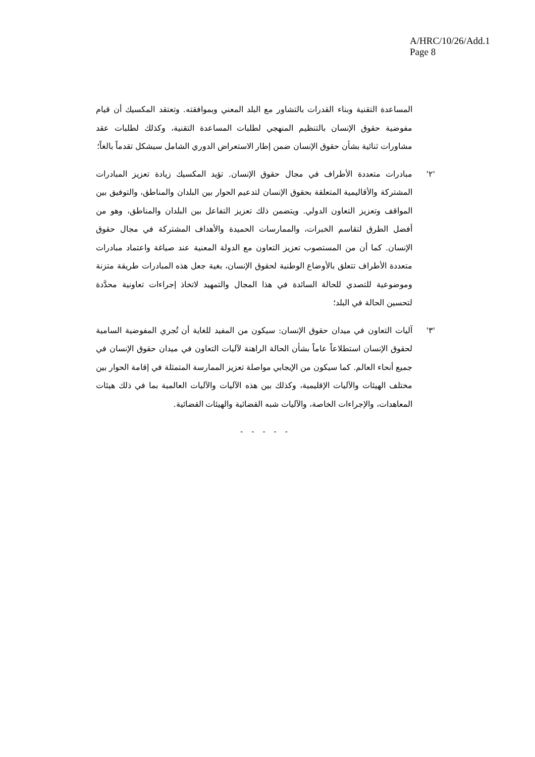A/HRC/10/26/Add.1
Page 8
المساعدة التقنية وبناء القدرات بالتشاور مع البلد المعني وبموافقته. وتعتقد المكسيك أن قيام مفوضية حقوق الإنسان بالتنظيم المنهجي لطلبات المساعدة التقنية، وكذلك لطلبات عقد مشاورات ثنائية بشأن حقوق الإنسان ضمن إطار الاستعراض الدوري الشامل سيشكل تقدماً بالغاً؛
'٢' مبادرات متعددة الأطراف في مجال حقوق الإنسان. تؤيد المكسيك زيادة تعزيز المبادرات المشتركة والأقاليمية المتعلقة بحقوق الإنسان لتدعيم الحوار بين البلدان والمناطق، والتوفيق بين المواقف وتعزيز التعاون الدولي. ويتضمن ذلك تعزيز التفاعل بين البلدان والمناطق، وهو من أفضل الطرق لتقاسم الخبرات، والممارسات الحميدة والأهداف المشتركة في مجال حقوق الإنسان. كما أن من المستصوب تعزيز التعاون مع الدولة المعنية عند صياغة واعتماد مبادرات متعددة الأطراف تتعلق بالأوضاع الوطنية لحقوق الإنسان، بغية جعل هذه المبادرات طريقة متزنة وموضوعية للتصدي للحالة السائدة في هذا المجال والتمهيد لاتخاذ إجراءات تعاونية محدَّدة لتحسين الحالة في البلد؛
'٣' آليات التعاون في ميدان حقوق الإنسان: سيكون من المفيد للغاية أن تُجري المفوضية السامية لحقوق الإنسان استطلاعاً عاماً بشأن الحالة الراهنة لآليات التعاون في ميدان حقوق الإنسان في جميع أنحاء العالم. كما سيكون من الإيجابي مواصلة تعزيز الممارسة المتمثلة في إقامة الحوار بين مختلف الهيئات والآليات الإقليمية، وكذلك بين هذه الآليات والآليات العالمية بما في ذلك هيئات المعاهدات، والإجراءات الخاصة، والآليات شبه القضائية والهيئات القضائية.
- - - - -